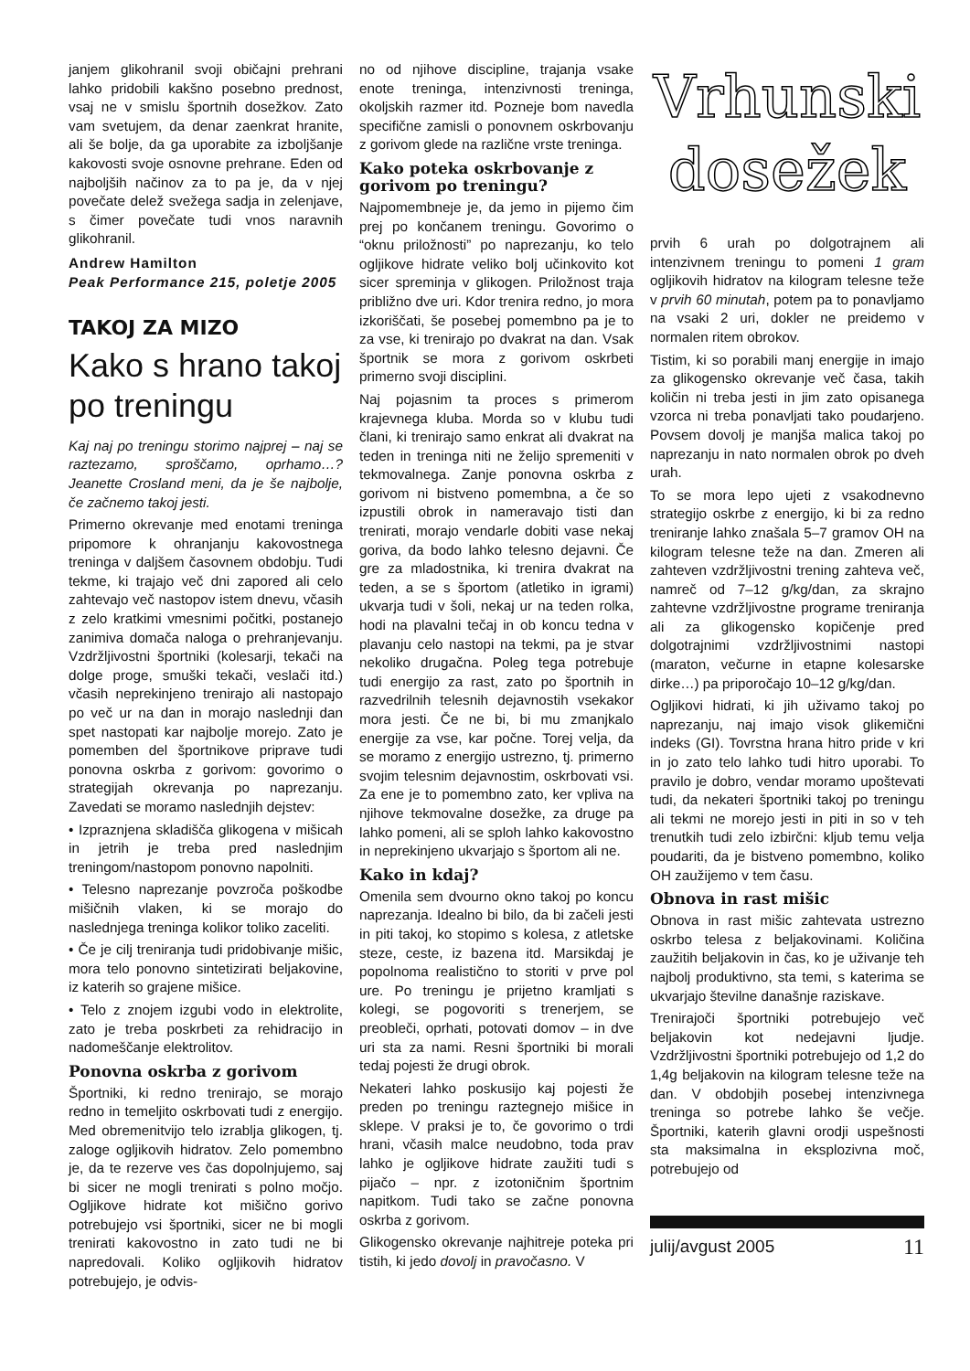janjem glikohranil svoji običajni prehrani lahko pridobili kakšno posebno prednost, vsaj ne v smislu športnih dosežkov. Zato vam svetujem, da denar zaenkrat hranite, ali še bolje, da ga uporabite za izboljšanje kakovosti svoje osnovne prehrane. Eden od najboljših načinov za to pa je, da v njej povečate delež svežega sadja in zelenjave, s čimer povečate tudi vnos naravnih glikohranil.
Andrew Hamilton
Peak Performance 215, poletje 2005
TAKOJ ZA MIZO
Kako s hrano takoj po treningu
Kaj naj po treningu storimo najprej – naj se raztezamo, sproščamo, oprhamo…? Jeanette Crosland meni, da je še najbolje, če začnemo takoj jesti.
Primerno okrevanje med enotami treninga pripomore k ohranjanju kakovostnega treninga v daljšem časovnem obdobju. Tudi tekme, ki trajajo več dni zapored ali celo zahtevajo več nastopov istem dnevu, včasih z zelo kratkimi vmesnimi počitki, postanejo zanimiva domača naloga o prehranjevanju. Vzdržljivostni športniki (kolesarji, tekači na dolge proge, smuški tekači, veslači itd.) včasih neprekinjeno trenirajo ali nastopajo po več ur na dan in morajo naslednji dan spet nastopati kar najbolje morejo. Zato je pomemben del športnikove priprave tudi ponovna oskrba z gorivom: govorimo o strategijah okrevanja po naprezanju. Zavedati se moramo naslednjih dejstev:
• Izpraznjena skladišča glikogena v mišicah in jetrih je treba pred naslednjim treningom/nastopom ponovno napolniti.
• Telesno naprezanje povzroča poškodbe mišičnih vlaken, ki se morajo do naslednjega treninga kolikor toliko zaceliti.
• Če je cilj treniranja tudi pridobivanje mišic, mora telo ponovno sintetizirati beljakovine, iz katerih so grajene mišice.
• Telo z znojem izgubi vodo in elektrolite, zato je treba poskrbeti za rehidracijo in nadomeščanje elektrolitov.
Ponovna oskrba z gorivom
Športniki, ki redno trenirajo, se morajo redno in temeljito oskrbovati tudi z energijo. Med obremenitvijo telo izrablja glikogen, tj. zaloge ogljikovih hidratov. Zelo pomembno je, da te rezerve ves čas dopolnjujemo, saj bi sicer ne mogli trenirati s polno močjo. Ogljikove hidrate kot mišično gorivo potrebujejo vsi športniki, sicer ne bi mogli trenirati kakovostno in zato tudi ne bi napredovali. Koliko ogljikovih hidratov potrebujejo, je odvis-
no od njihove discipline, trajanja vsake enote treninga, intenzivnosti treninga, okoljskih razmer itd. Pozneje bom navedla specifične zamisli o ponovnem oskrbovanju z gorivom glede na različne vrste treninga.
Kako poteka oskrbovanje z gorivom po treningu?
Najpomembneje je, da jemo in pijemo čim prej po končanem treningu. Govorimo o “oknu priložnosti” po naprezanju, ko telo ogljikove hidrate veliko bolj učinkovito kot sicer spreminja v glikogen. Priložnost traja približno dve uri. Kdor trenira redno, jo mora izkoriščati, še posebej pomembno pa je to za vse, ki trenirajo po dvakrat na dan. Vsak športnik se mora z gorivom oskrbeti primerno svoji disciplini.
Naj pojasnim ta proces s primerom krajevnega kluba. Morda so v klubu tudi člani, ki trenirajo samo enkrat ali dvakrat na teden in treninga niti ne želijo spremeniti v tekmovalnega. Zanje ponovna oskrba z gorivom ni bistveno pomembna, a če so izpustili obrok in nameravajo tisti dan trenirati, morajo vendarle dobiti vase nekaj goriva, da bodo lahko telesno dejavni. Če gre za mladostnika, ki trenira dvakrat na teden, a se s športom (atletiko in igrami) ukvarja tudi v šoli, nekaj ur na teden rolka, hodi na plavalni tečaj in ob koncu tedna v plavanju celo nastopi na tekmi, pa je stvar nekoliko drugačna. Poleg tega potrebuje tudi energijo za rast, zato po športnih in razvedrilnih telesnih dejavnostih vsekakor mora jesti. Če ne bi, bi mu zmanjkalo energije za vse, kar počne. Torej velja, da se moramo z energijo ustrezno, tj. primerno svojim telesnim dejavnostim, oskrbovati vsi. Za ene je to pomembno zato, ker vpliva na njihove tekmovalne dosežke, za druge pa lahko pomeni, ali se sploh lahko kakovostno in neprekinjeno ukvarjajo s športom ali ne.
Kako in kdaj?
Omenila sem dvourno okno takoj po koncu naprezanja. Idealno bi bilo, da bi začeli jesti in piti takoj, ko stopimo s kolesa, z atletske steze, ceste, iz bazena itd. Marsikdaj je popolnoma realistično to storiti v prve pol ure. Po treningu je prijetno kramljati s kolegi, se pogovoriti s trenerjem, se preobleči, oprhati, potovati domov – in dve uri sta za nami. Resni športniki bi morali tedaj pojesti že drugi obrok.
Nekateri lahko poskusijo kaj pojesti že preden po treningu raztegnejo mišice in sklepe. V praksi je to, če govorimo o trdi hrani, včasih malce neudobno, toda prav lahko je ogljikove hidrate zaužiti tudi s pijačo – npr. z izotoničnim športnim napitkom. Tudi tako se začne ponovna oskrba z gorivom.
Glikogensko okrevanje najhitreje poteka pri tistih, ki jedo dovolj in pravočasno. V
Vrhunski
dosežek
prvih 6 urah po dolgotrajnem ali intenzivnem treningu to pomeni 1 gram ogljikovih hidratov na kilogram telesne teže v prvih 60 minutah, potem pa to ponavljamo na vsaki 2 uri, dokler ne preidemo v normalen ritem obrokov.
Tistim, ki so porabili manj energije in imajo za glikogensko okrevanje več časa, takih količin ni treba jesti in jim zato opisanega vzorca ni treba ponavljati tako poudarjeno. Povsem dovolj je manjša malica takoj po naprezanju in nato normalen obrok po dveh urah.
To se mora lepo ujeti z vsakodnevno strategijo oskrbe z energijo, ki bi za redno treniranje lahko znašala 5–7 gramov OH na kilogram telesne teže na dan. Zmeren ali zahteven vzdržljivostni trening zahteva več, namreč od 7–12 g/kg/dan, za skrajno zahtevne vzdržljivostne programe treniranja ali za glikogensko kopičenje pred dolgotrajnimi vzdržljivostnimi nastopi (maraton, večurne in etapne kolesarske dirke…) pa priporočajo 10–12 g/kg/dan.
Ogljikovi hidrati, ki jih uživamo takoj po naprezanju, naj imajo visok glikemični indeks (GI). Tovrstna hrana hitro pride v kri in jo zato telo lahko tudi hitro uporabi. To pravilo je dobro, vendar moramo upoštevati tudi, da nekateri športniki takoj po treningu ali tekmi ne morejo jesti in piti in so v teh trenutkih tudi zelo izbirčni: kljub temu velja poudariti, da je bistveno pomembno, koliko OH zaužijemo v tem času.
Obnova in rast mišic
Obnova in rast mišic zahtevata ustrezno oskrbo telesa z beljakovinami. Količina zaužitih beljakovin in čas, ko je uživanje teh najbolj produktivno, sta temi, s katerima se ukvarjajo številne današnje raziskave.
Trenirajoči športniki potrebujejo več beljakovin kot nedejavni ljudje. Vzdržljivostni športniki potrebujejo od 1,2 do 1,4g beljakovin na kilogram telesne teže na dan. V obdobjih posebej intenzivnega treninga so potrebe lahko še večje. Športniki, katerih glavni orodji uspešnosti sta maksimalna in eksplozivna moč, potrebujejo od
julij/avgust 2005 11